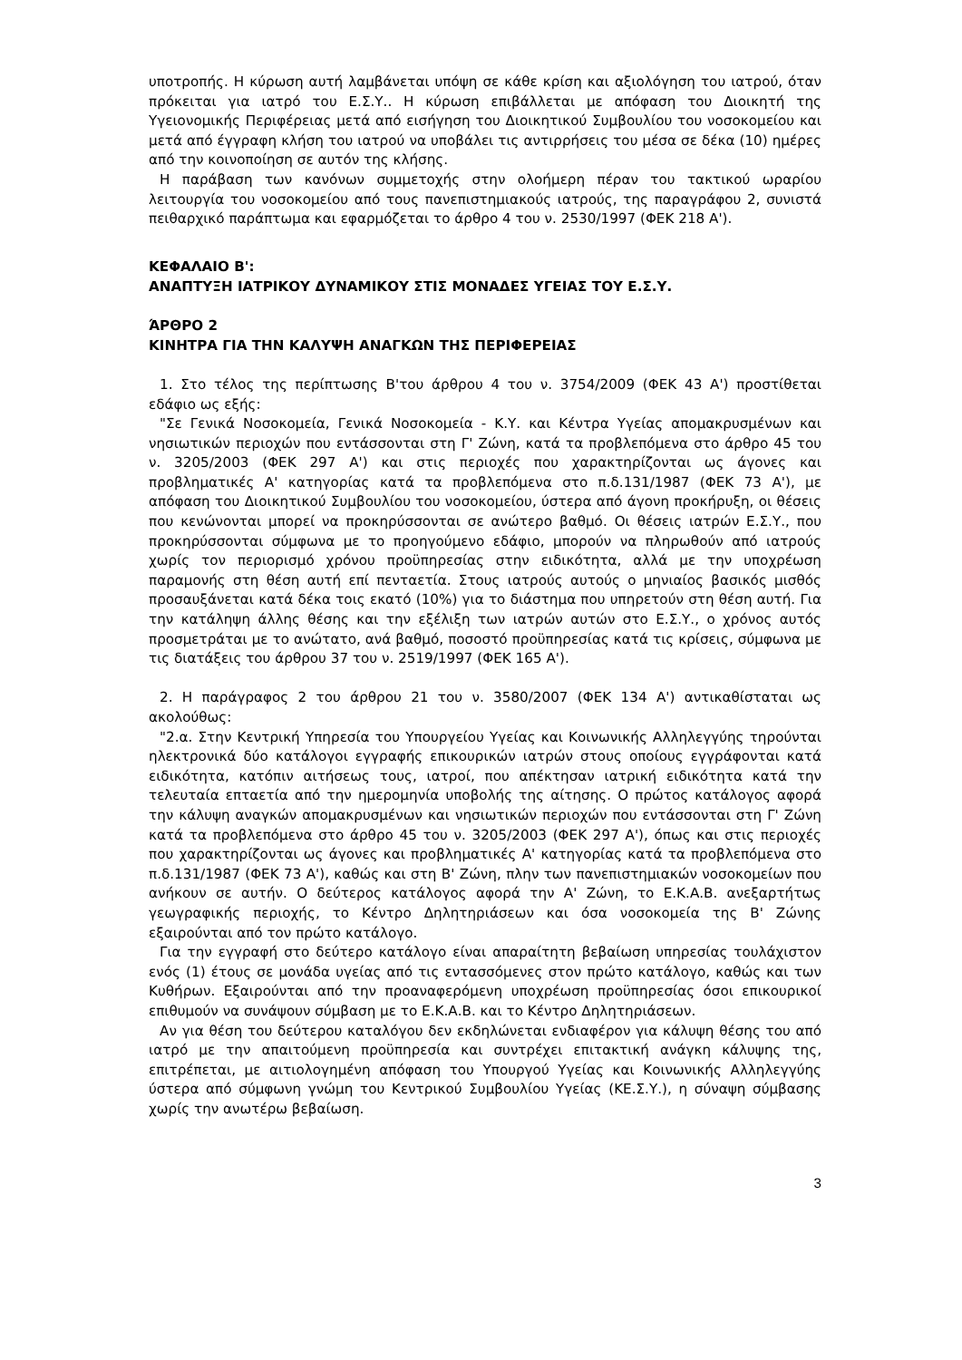υποτροπής. Η κύρωση αυτή λαμβάνεται υπόψη σε κάθε κρίση και αξιολόγηση του ιατρού, όταν πρόκειται για ιατρό του Ε.Σ.Υ.. Η κύρωση επιβάλλεται με απόφαση του Διοικητή της Υγειονομικής Περιφέρειας μετά από εισήγηση του Διοικητικού Συμβουλίου του νοσοκομείου και μετά από έγγραφη κλήση του ιατρού να υποβάλει τις αντιρρήσεις του μέσα σε δέκα (10) ημέρες από την κοινοποίηση σε αυτόν της κλήσης.
Η παράβαση των κανόνων συμμετοχής στην ολοήμερη πέραν του τακτικού ωραρίου λειτουργία του νοσοκομείου από τους πανεπιστημιακούς ιατρούς, της παραγράφου 2, συνιστά πειθαρχικό παράπτωμα και εφαρμόζεται το άρθρο 4 του ν. 2530/1997 (ΦΕΚ 218 Α').
ΚΕΦΑΛΑΙΟ Β':
ΑΝΑΠΤΥΞΗ ΙΑΤΡΙΚΟΥ ΔΥΝΑΜΙΚΟΥ ΣΤΙΣ ΜΟΝΑΔΕΣ ΥΓΕΙΑΣ ΤΟΥ Ε.Σ.Υ.
ΆΡΘΡΟ 2
ΚΙΝΗΤΡΑ ΓΙΑ ΤΗΝ ΚΑΛΥΨΗ ΑΝΑΓΚΩΝ ΤΗΣ ΠΕΡΙΦΕΡΕΙΑΣ
1. Στο τέλος της περίπτωσης Β'του άρθρου 4 του ν. 3754/2009 (ΦΕΚ 43 Α') προστίθεται εδάφιο ως εξής:
"Σε Γενικά Νοσοκομεία, Γενικά Νοσοκομεία - Κ.Υ. και Κέντρα Υγείας απομακρυσμένων και νησιωτικών περιοχών που εντάσσονται στη Γ' Ζώνη, κατά τα προβλεπόμενα στο άρθρο 45 του ν. 3205/2003 (ΦΕΚ 297 Α') και στις περιοχές που χαρακτηρίζονται ως άγονες και προβληματικές Α' κατηγορίας κατά τα προβλεπόμενα στο π.δ.131/1987 (ΦΕΚ 73 Α'), με απόφαση του Διοικητικού Συμβουλίου του νοσοκομείου, ύστερα από άγονη προκήρυξη, οι θέσεις που κενώνονται μπορεί να προκηρύσσονται σε ανώτερο βαθμό. Οι θέσεις ιατρών Ε.Σ.Υ., που προκηρύσσονται σύμφωνα με το προηγούμενο εδάφιο, μπορούν να πληρωθούν από ιατρούς χωρίς τον περιορισμό χρόνου προϋπηρεσίας στην ειδικότητα, αλλά με την υποχρέωση παραμονής στη θέση αυτή επί πενταετία. Στους ιατρούς αυτούς ο μηνιαίος βασικός μισθός προσαυξάνεται κατά δέκα τοις εκατό (10%) για το διάστημα που υπηρετούν στη θέση αυτή. Για την κατάληψη άλλης θέσης και την εξέλιξη των ιατρών αυτών στο Ε.Σ.Υ., ο χρόνος αυτός προσμετράται με το ανώτατο, ανά βαθμό, ποσοστό προϋπηρεσίας κατά τις κρίσεις, σύμφωνα με τις διατάξεις του άρθρου 37 του ν. 2519/1997 (ΦΕΚ 165 Α').
2. Η παράγραφος 2 του άρθρου 21 του ν. 3580/2007 (ΦΕΚ 134 Α') αντικαθίσταται ως ακολούθως:
"2.α. Στην Κεντρική Υπηρεσία του Υπουργείου Υγείας και Κοινωνικής Αλληλεγγύης τηρούνται ηλεκτρονικά δύο κατάλογοι εγγραφής επικουρικών ιατρών στους οποίους εγγράφονται κατά ειδικότητα, κατόπιν αιτήσεως τους, ιατροί, που απέκτησαν ιατρική ειδικότητα κατά την τελευταία επταετία από την ημερομηνία υποβολής της αίτησης. Ο πρώτος κατάλογος αφορά την κάλυψη αναγκών απομακρυσμένων και νησιωτικών περιοχών που εντάσσονται στη Γ' Ζώνη κατά τα προβλεπόμενα στο άρθρο 45 του ν. 3205/2003 (ΦΕΚ 297 Α'), όπως και στις περιοχές που χαρακτηρίζονται ως άγονες και προβληματικές Α' κατηγορίας κατά τα προβλεπόμενα στο π.δ.131/1987 (ΦΕΚ 73 Α'), καθώς και στη Β' Ζώνη, πλην των πανεπιστημιακών νοσοκομείων που ανήκουν σε αυτήν. Ο δεύτερος κατάλογος αφορά την Α' Ζώνη, το Ε.Κ.Α.Β. ανεξαρτήτως γεωγραφικής περιοχής, το Κέντρο Δηλητηριάσεων και όσα νοσοκομεία της Β' Ζώνης εξαιρούνται από τον πρώτο κατάλογο.
Για την εγγραφή στο δεύτερο κατάλογο είναι απαραίτητη βεβαίωση υπηρεσίας τουλάχιστον ενός (1) έτους σε μονάδα υγείας από τις εντασσόμενες στον πρώτο κατάλογο, καθώς και των Κυθήρων. Εξαιρούνται από την προαναφερόμενη υποχρέωση προϋπηρεσίας όσοι επικουρικοί επιθυμούν να συνάψουν σύμβαση με το Ε.Κ.Α.Β. και το Κέντρο Δηλητηριάσεων.
Αν για θέση του δεύτερου καταλόγου δεν εκδηλώνεται ενδιαφέρον για κάλυψη θέσης του από ιατρό με την απαιτούμενη προϋπηρεσία και συντρέχει επιτακτική ανάγκη κάλυψης της, επιτρέπεται, με αιτιολογημένη απόφαση του Υπουργού Υγείας και Κοινωνικής Αλληλεγγύης ύστερα από σύμφωνη γνώμη του Κεντρικού Συμβουλίου Υγείας (ΚΕ.Σ.Υ.), η σύναψη σύμβασης χωρίς την ανωτέρω βεβαίωση.
3